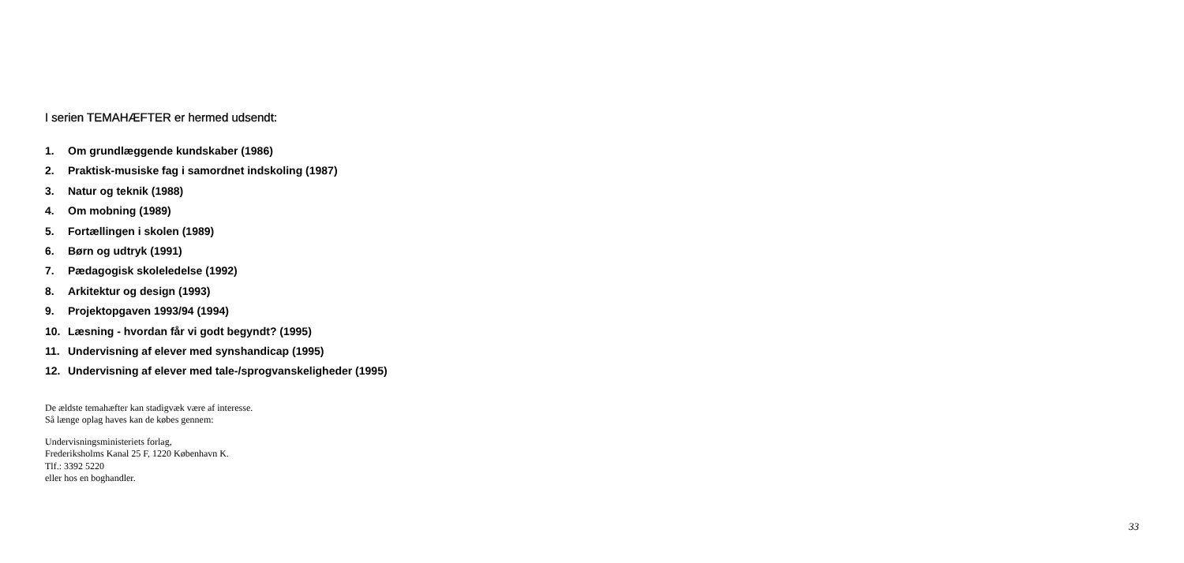I serien TEMAHÆFTER er hermed udsendt:
1. Om grundlæggende kundskaber (1986)
2. Praktisk-musiske fag i samordnet indskoling (1987)
3. Natur og teknik (1988)
4. Om mobning (1989)
5. Fortællingen i skolen (1989)
6. Børn og udtryk (1991)
7. Pædagogisk skoleledelse (1992)
8. Arkitektur og design (1993)
9. Projektopgaven 1993/94 (1994)
10. Læsning - hvordan får vi godt begyndt? (1995)
11. Undervisning af elever med synshandicap (1995)
12. Undervisning af elever med tale-/sprogvanskeligheder (1995)
De ældste temahæfter kan stadigvæk være af interesse.
Så længe oplag haves kan de købes gennem:
Undervisningsministeriets forlag,
Frederiksholms Kanal 25 F, 1220 København K.
Tlf.: 3392 5220
eller hos en boghandler.
33